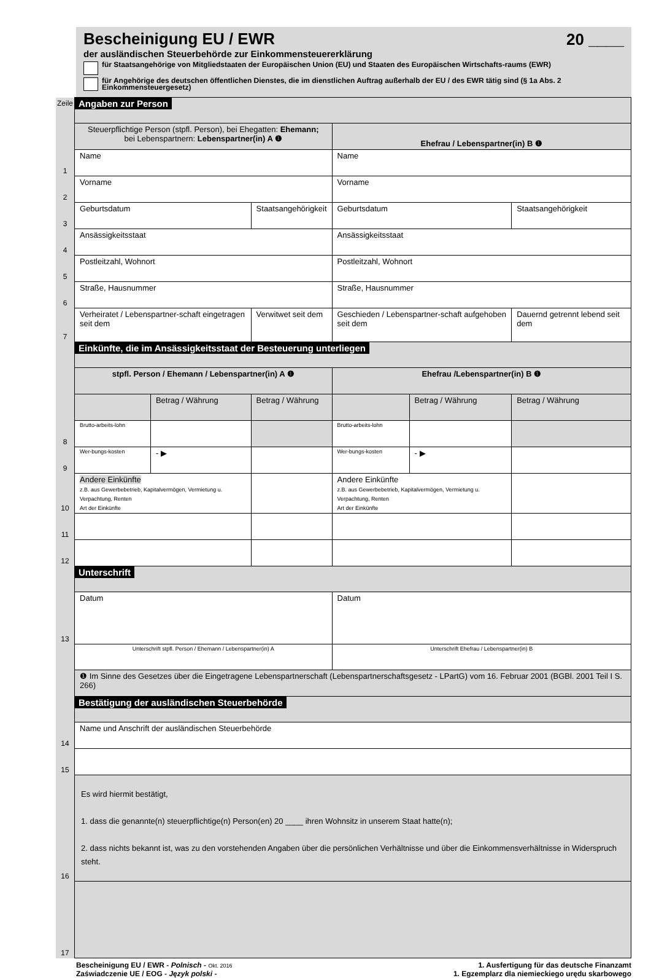Bescheinigung EU / EWR
20 ____
der ausländischen Steuerbehörde zur Einkommensteuererklärung
für Staatsangehörige von Mitgliedstaaten der Europäischen Union (EU) und Staaten des Europäischen Wirtschafts-raums (EWR)
für Angehörige des deutschen öffentlichen Dienstes, die im dienstlichen Auftrag außerhalb der EU / des EWR tätig sind (§ 1a Abs. 2 Einkommensteuergesetz)
| Zeile | Angaben zur Person | | | | | |
| | Steuerpflichtige Person (stpfl. Person), bei Ehegatten: Ehemann; bei Lebenspartnern: Lebenspartner(in) A ❶ | | | Ehefrau / Lebenspartner(in) B ❶ | | |
| 1 | Name | | | Name | | |
| 2 | Vorname | | | Vorname | | |
| 3 | Geburtsdatum | | Staatsangehörigkeit | Geburtsdatum | | Staatsangehörigkeit |
| 4 | Ansässigkeitsstaat | | | Ansässigkeitsstaat | | |
| 5 | Postleitzahl, Wohnort | | | Postleitzahl, Wohnort | | |
| 6 | Straße, Hausnummer | | | Straße, Hausnummer | | |
| 7 | Verheiratet / Lebenspartner-schaft eingetragen seit dem | | Verwitwet seit dem | Geschieden / Lebenspartner-schaft aufgehoben seit dem | | Dauernd getrennt lebend seit dem |
| | Einkünfte, die im Ansässigkeitsstaat der Besteuerung unterliegen | | | | | |
| | stpfl. Person / Ehemann / Lebenspartner(in) A ❶ | | | Ehefrau /Lebenspartner(in) B ❶ | | |
| | | Betrag / Währung | Betrag / Währung | | Betrag / Währung | Betrag / Währung |
| 8 | Brutto-arbeits-lohn | | | Brutto-arbeits-lohn | | |
| 9 | Wer-bungs-kosten | - ▶ | | Wer-bungs-kosten | - ▶ | |
| 10 | Andere Einkünfte z.B. aus Gewerbebetrieb, Kapitalvermögen, Vermietung u. Verpachtung, Renten Art der Einkünfte | | | Andere Einkünfte z.B. aus Gewerbebetrieb, Kapitalvermögen, Vermietung u. Verpachtung, Renten Art der Einkünfte | | |
| 11 | | | | | | |
| 12 | | | | | | |
| | Unterschrift | | | | | |
| 13 | Datum | | | Datum | | |
| | Unterschrift stpfl. Person / Ehemann / Lebenspartner(in) A | | | Unterschrift Ehefrau / Lebenspartner(in) B | | |
| | ❶ Im Sinne des Gesetzes über die Eingetragene Lebenspartnerschaft (Lebenspartnerschaftsgesetz - LPartG) vom 16. Februar 2001 (BGBl. 2001 Teil I S. 266) | | | | | |
| | Bestätigung der ausländischen Steuerbehörde | | | | | |
| 14 | Name und Anschrift der ausländischen Steuerbehörde | | | | | |
| 15 | | | | | | |
| 16 | Es wird hiermit bestätigt, 1. dass die genannte(n) steuerpflichtige(n) Person(en) 20 ____ ihren Wohnsitz in unserem Staat hatte(n); 2. dass nichts bekannt ist, was zu den vorstehenden Angaben über die persönlichen Verhältnisse und über die Einkommensverhältnisse in Widerspruch steht. | | | | | |
| 17 | | | | | | |
Bescheinigung EU / EWR - Polnisch - Okt. 2016
Zaświadczenie UE / EOG - Język polski -
1. Ausfertigung für das deutsche Finanzamt
1. Egzemplarz dla niemieckiego urędu skarbowego